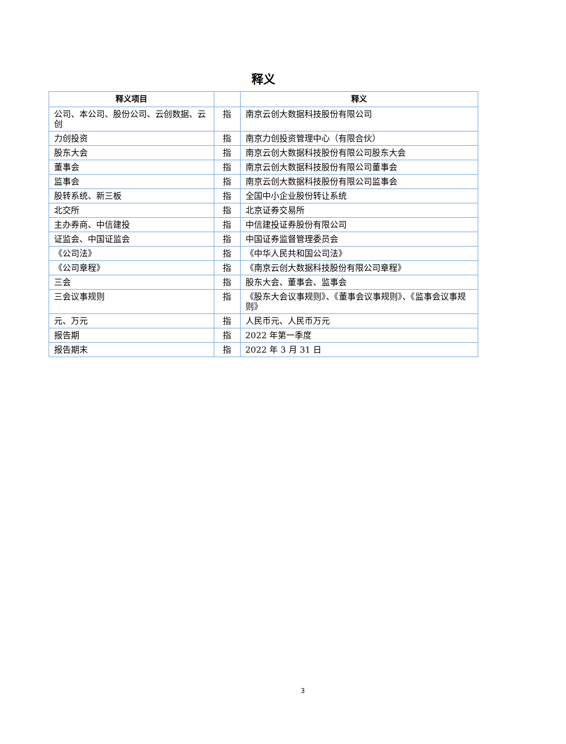释义
| 释义项目 | | 释义 |
| --- | --- | --- |
| 公司、本公司、股份公司、云创数据、云创 | 指 | 南京云创大数据科技股份有限公司 |
| 力创投资 | 指 | 南京力创投资管理中心（有限合伙） |
| 股东大会 | 指 | 南京云创大数据科技股份有限公司股东大会 |
| 董事会 | 指 | 南京云创大数据科技股份有限公司董事会 |
| 监事会 | 指 | 南京云创大数据科技股份有限公司监事会 |
| 股转系统、新三板 | 指 | 全国中小企业股份转让系统 |
| 北交所 | 指 | 北京证券交易所 |
| 主办券商、中信建投 | 指 | 中信建投证券股份有限公司 |
| 证监会、中国证监会 | 指 | 中国证券监督管理委员会 |
| 《公司法》 | 指 | 《中华人民共和国公司法》 |
| 《公司章程》 | 指 | 《南京云创大数据科技股份有限公司章程》 |
| 三会 | 指 | 股东大会、董事会、监事会 |
| 三会议事规则 | 指 | 《股东大会议事规则》、《董事会议事规则》、《监事会议事规则》 |
| 元、万元 | 指 | 人民币元、人民币万元 |
| 报告期 | 指 | 2022 年第一季度 |
| 报告期末 | 指 | 2022 年 3 月 31 日 |
3